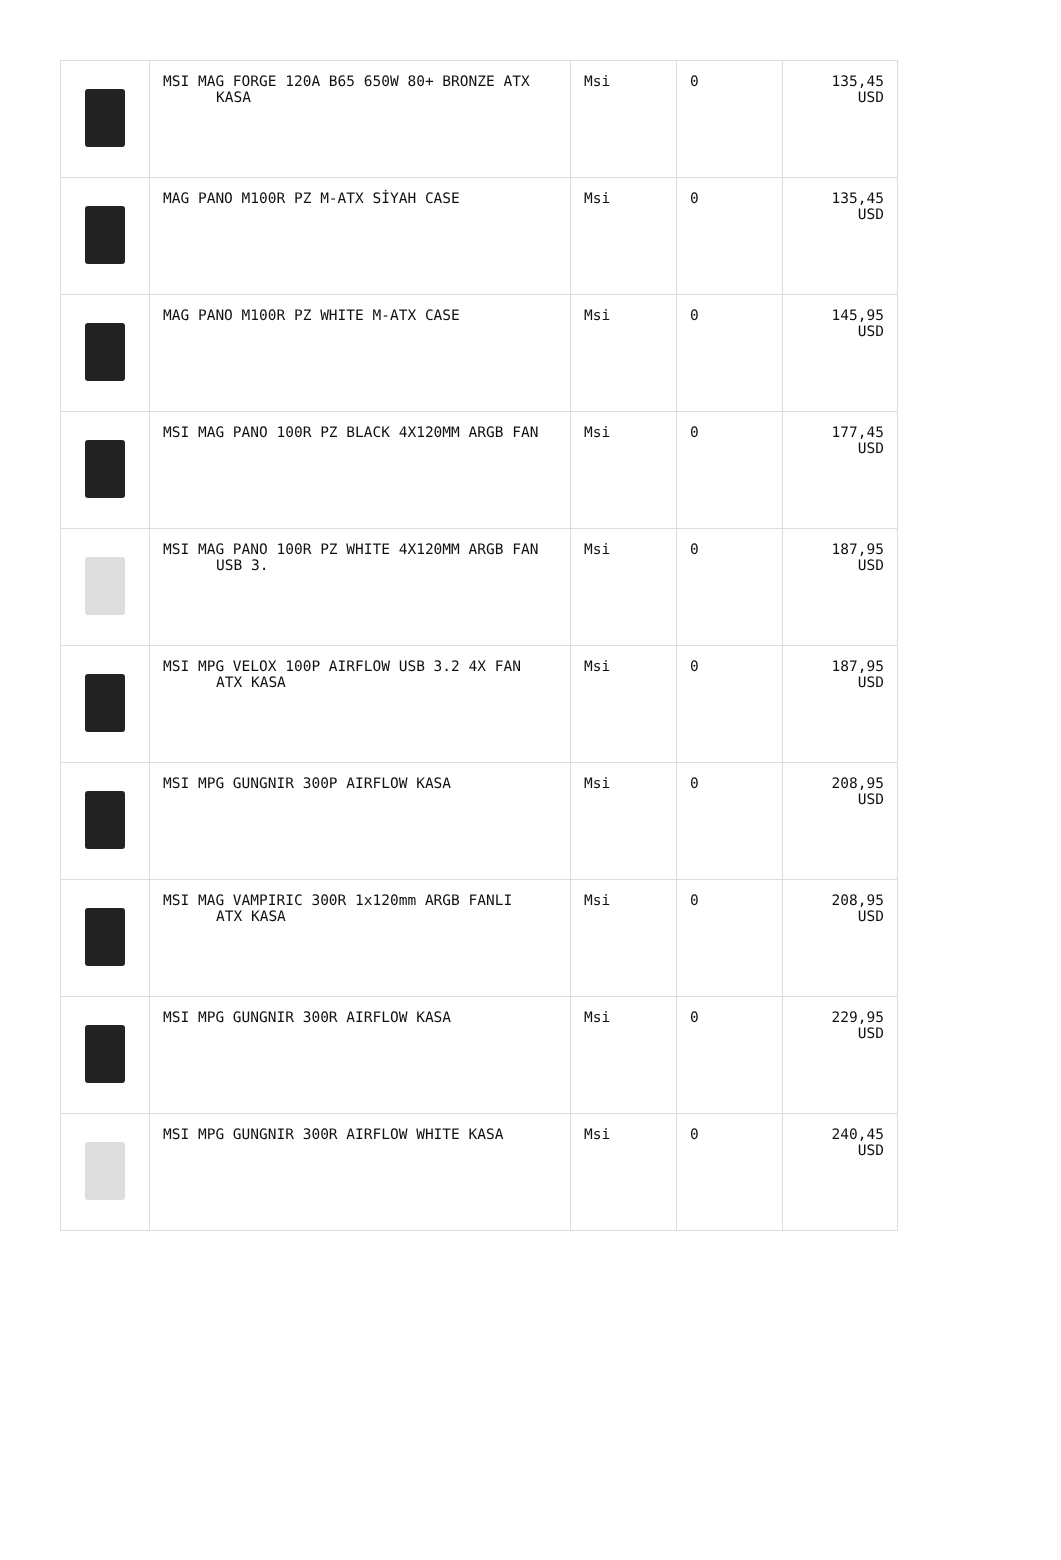| | MSI MAG FORGE 120A B65 650W 80+ BRONZE ATX KASA | Msi | 0 | 135,45 USD |
| | MAG PANO M100R PZ M-ATX SİYAH CASE | Msi | 0 | 135,45 USD |
| | MAG PANO M100R PZ WHITE M-ATX CASE | Msi | 0 | 145,95 USD |
| | MSI MAG PANO 100R PZ BLACK 4X120MM ARGB FAN | Msi | 0 | 177,45 USD |
| | MSI MAG PANO 100R PZ WHITE 4X120MM ARGB FAN USB 3. | Msi | 0 | 187,95 USD |
| | MSI MPG VELOX 100P AIRFLOW USB 3.2 4X FAN ATX KASA | Msi | 0 | 187,95 USD |
| | MSI MPG GUNGNIR 300P AIRFLOW KASA | Msi | 0 | 208,95 USD |
| | MSI MAG VAMPIRIC 300R 1x120mm ARGB FANLI ATX KASA | Msi | 0 | 208,95 USD |
| | MSI MPG GUNGNIR 300R AIRFLOW KASA | Msi | 0 | 229,95 USD |
| | MSI MPG GUNGNIR 300R AIRFLOW WHITE KASA | Msi | 0 | 240,45 USD |